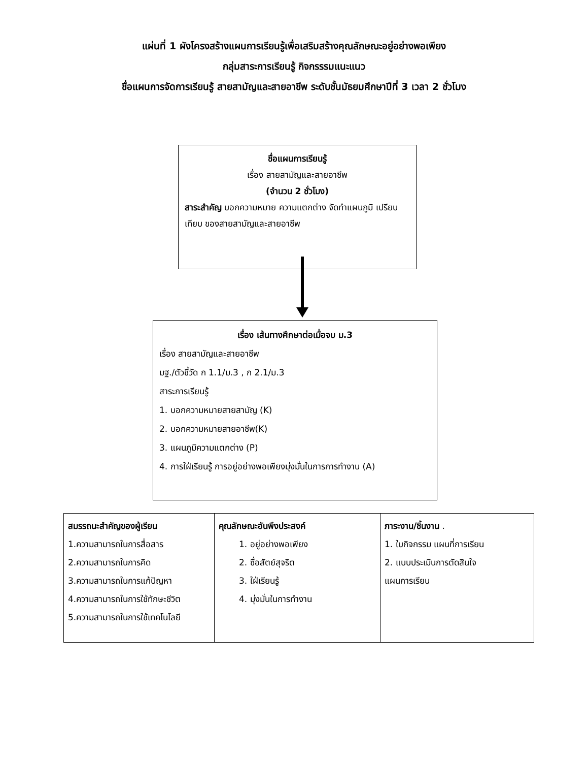แผ่นที่ 1 ผังโครงสร้างแผนการเรียนรู้เพื่อเสริมสร้างคุณลักษณะอยู่อย่างพอเพียง
กลุ่มสาระการเรียนรู้ กิจกรรรมแนะแนว
ชื่อแผนการจัดการเรียนรู้ สายสามัญและสายอาชีพ ระดับชั้นมัธยมศึกษาปีที่ 3 เวลา 2 ชั่วโมง
ชื่อแผนการเรียนรู้
เรื่อง สายสามัญและสายอาชีพ
(จำนวน 2 ชั่วโมง)
สาระสำคัญ บอกความหมาย ความแตกต่าง จัดทำแผนภูมิ เปรียบเทียบ ของสายสามัญและสายอาชีพ
เรื่อง เส้นทางศึกษาต่อเมื่อจบ ม.3
เรื่อง สายสามัญและสายอาชีพ
มฐ./ตัวชี้วัด ก 1.1/ม.3 , ก 2.1/ม.3
สาระการเรียนรู้
1. บอกความหมายสายสามัญ (K)
2. บอกความหมายสายอาชีพ(K)
3. แผนภูมิความแตกต่าง (P)
4. การใฝ่เรียนรู้ การอยู่อย่างพอเพียงมุ่งมั่นในการการทำงาน (A)
| สมรรถนะสำคัญของผู้เรียน 1.ความสามารถในการสื่อสาร 2.ความสามารถในการคิด 3.ความสามารถในการแก้ปัญหา 4.ความสามารถในการใช้ทักษะชีวิต 5.ความสามารถในการใช้เทคโนโลยี | คุณลักษณะอันพึงประสงค์ 1. อยู่อย่างพอเพียง 2. ซื่อสัตย์สุจริต 3. ใฝ่เรียนรู้ 4. มุ่งมั่นในการทำงาน | ภาระงาน/ชิ้นงาน . 1. ใบกิจกรรม แผนที่การเรียน 2. แบบประเมินการตัดสินใจ แผนการเรียน |